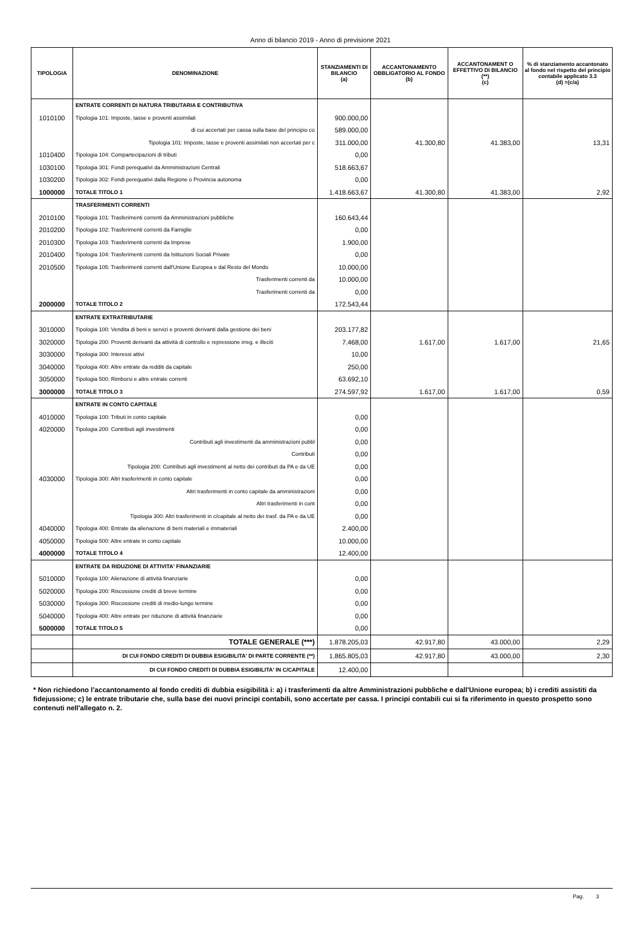Anno di bilancio 2019 - Anno di previsione 2021
| TIPOLOGIA | DENOMINAZIONE | STANZIAMENTI DI BILANCIO (a) | ACCANTONAMENTO OBBLIGATORIO AL FONDO (b) | ACCANTONAMENT O EFFETTIVO DI BILANCIO (**) (c) | % di stanziamento accantonato al fondo nel rispetto del principio contabile applicato 3.3 (d) =(c/a) |
| --- | --- | --- | --- | --- | --- |
| | ENTRATE CORRENTI DI NATURA TRIBUTARIA E CONTRIBUTIVA | | | | |
| 1010100 | Tipologia 101: Imposte, tasse e proventi assimilati | 900.000,00 | | | |
| | di cui accertati per cassa sulla base del principio co | 589.000,00 | | | |
| | Tipologia 101: Imposte, tasse e proventi assimilati non accertati per c | 311.000,00 | 41.300,80 | 41.383,00 | 13,31 |
| 1010400 | Tipologia 104: Compartecipazioni di tributi | 0,00 | | | |
| 1030100 | Tipologia 301: Fondi perequativi da Amministrazioni Centrali | 518.663,67 | | | |
| 1030200 | Tipologia 302: Fondi perequativi dalla Regione o Provincia autonoma | 0,00 | | | |
| 1000000 | TOTALE TITOLO 1 | 1.418.663,67 | 41.300,80 | 41.383,00 | 2,92 |
| | TRASFERIMENTI CORRENTI | | | | |
| 2010100 | Tipologia 101: Trasferimenti correnti da Amministrazioni pubbliche | 160.643,44 | | | |
| 2010200 | Tipologia 102: Trasferimenti correnti da Famiglie | 0,00 | | | |
| 2010300 | Tipologia 103: Trasferimenti correnti da Imprese | 1.900,00 | | | |
| 2010400 | Tipologia 104: Trasferimenti correnti da Istituzioni Sociali Private | 0,00 | | | |
| 2010500 | Tipologia 105: Trasferimenti correnti dall'Unione Europea e dal Resto del Mondo | 10.000,00 | | | |
| | Trasferimenti correnti da | 10.000,00 | | | |
| | Trasferimenti correnti da | 0,00 | | | |
| 2000000 | TOTALE TITOLO 2 | 172.543,44 | | | |
| | ENTRATE EXTRATRIBUTARIE | | | | |
| 3010000 | Tipologia 100: Vendita di beni e servizi e proventi derivanti dalla gestione dei beni | 203.177,82 | | | |
| 3020000 | Tipologia 200: Proventi derivanti da attività di controllo e repressione irreg. e illeciti | 7.468,00 | 1.617,00 | 1.617,00 | 21,65 |
| 3030000 | Tipologia 300: Interessi attivi | 10,00 | | | |
| 3040000 | Tipologia 400: Altre entrate da redditi da capitale | 250,00 | | | |
| 3050000 | Tipologia 500: Rimborsi e altre entrate correnti | 63.692,10 | | | |
| 3000000 | TOTALE TITOLO 3 | 274.597,92 | 1.617,00 | 1.617,00 | 0,59 |
| | ENTRATE IN CONTO CAPITALE | | | | |
| 4010000 | Tipologia 100: Tributi in conto capitale | 0,00 | | | |
| 4020000 | Tipologia 200: Contributi agli investimenti | 0,00 | | | |
| | Contributi agli investimenti da amministrazioni pubbl | 0,00 | | | |
| | Contributi | 0,00 | | | |
| | Tipologia 200: Contributi agli investimenti al netto dei contributi da PA e da UE | 0,00 | | | |
| 4030000 | Tipologia 300: Altri trasferimenti in conto capitale | 0,00 | | | |
| | Altri trasferimenti in conto capitale da amministrazioni | 0,00 | | | |
| | Altri trasferimenti in cont | 0,00 | | | |
| | Tipologia 300: Altri trasferimenti in c/capitale al netto dei trasf. da PA e da UE | 0,00 | | | |
| 4040000 | Tipologia 400: Entrate da alienazione di beni materiali e immateriali | 2.400,00 | | | |
| 4050000 | Tipologia 500: Altre entrate in conto capitale | 10.000,00 | | | |
| 4000000 | TOTALE TITOLO 4 | 12.400,00 | | | |
| | ENTRATE DA RIDUZIONE DI ATTIVITA' FINANZIARIE | | | | |
| 5010000 | Tipologia 100: Alienazione di attività finanziarie | 0,00 | | | |
| 5020000 | Tipologia 200: Riscossione crediti di breve termine | 0,00 | | | |
| 5030000 | Tipologia 300: Riscossione crediti di medio-lungo termine | 0,00 | | | |
| 5040000 | Tipologia 400: Altre entrate per riduzione di attività finanziarie | 0,00 | | | |
| 5000000 | TOTALE TITOLO 5 | 0,00 | | | |
| | TOTALE GENERALE (***) | 1.878.205,03 | 42.917,80 | 43.000,00 | 2,29 |
| | DI CUI FONDO CREDITI DI DUBBIA ESIGIBILITA' DI PARTE CORRENTE (**) | 1.865.805,03 | 42.917,80 | 43.000,00 | 2,30 |
| | DI CUI FONDO CREDITI DI DUBBIA ESIGIBILITA' IN C/CAPITALE | 12.400,00 | | | |
* Non richiedono l’accantonamento al fondo crediti di dubbia esigibilità i: a) i trasferimenti da altre Amministrazioni pubbliche e dall'Unione europea; b) i crediti assistiti da fidejussione; c) le entrate tributarie che, sulla base dei nuovi principi contabili, sono accertate per cassa. I principi contabili cui si fa riferimento in questo prospetto sono contenuti nell'allegato n. 2.
Pag. 3